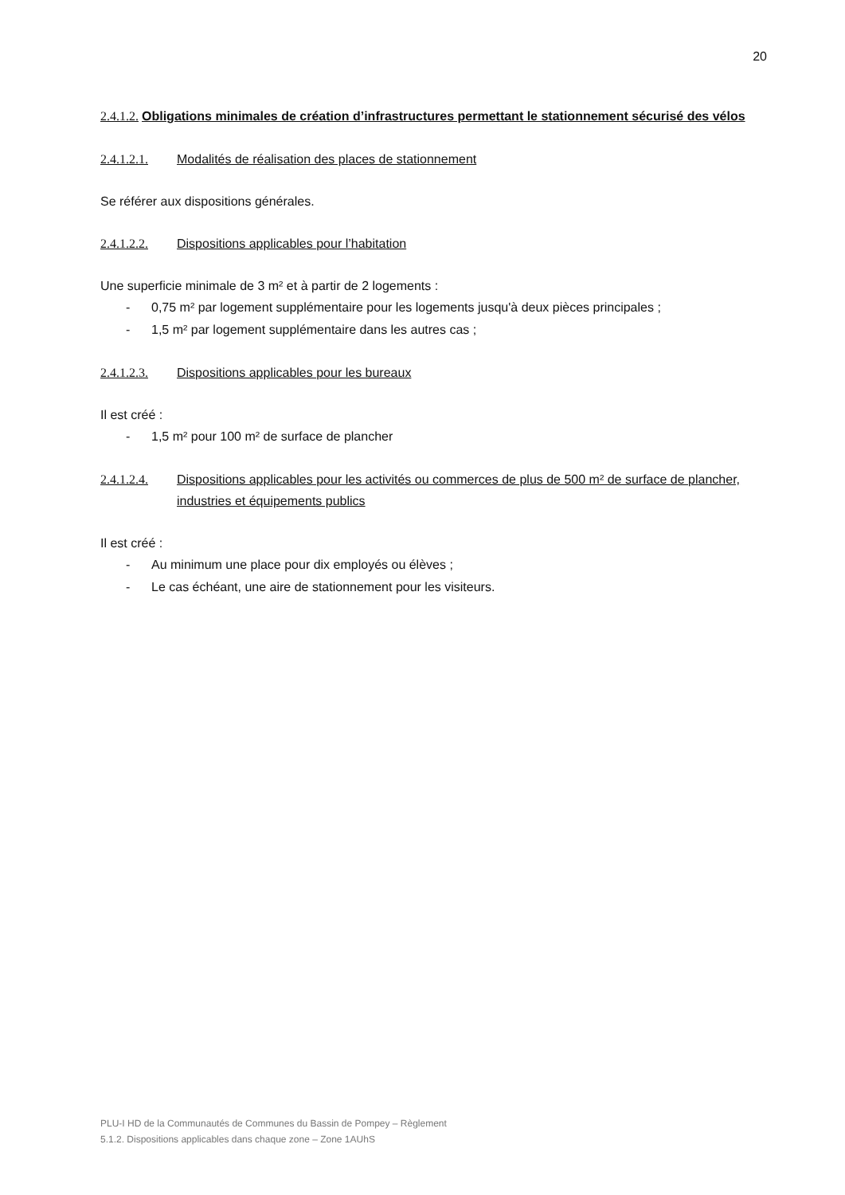20
2.4.1.2. Obligations minimales de création d’infrastructures permettant le stationnement sécurisé des vélos
2.4.1.2.1. Modalités de réalisation des places de stationnement
Se référer aux dispositions générales.
2.4.1.2.2. Dispositions applicables pour l’habitation
Une superficie minimale de 3 m² et à partir de 2 logements :
- 0,75 m² par logement supplémentaire pour les logements jusqu'à deux pièces principales ;
- 1,5 m² par logement supplémentaire dans les autres cas ;
2.4.1.2.3. Dispositions applicables pour les bureaux
Il est créé :
- 1,5 m² pour 100 m² de surface de plancher
2.4.1.2.4. Dispositions applicables pour les activités ou commerces de plus de 500 m² de surface de plancher, industries et équipements publics
Il est créé :
- Au minimum une place pour dix employés ou élèves ;
- Le cas échéant, une aire de stationnement pour les visiteurs.
PLU-I HD de la Communautés de Communes du Bassin de Pompey – Règlement
5.1.2. Dispositions applicables dans chaque zone – Zone 1AUhS